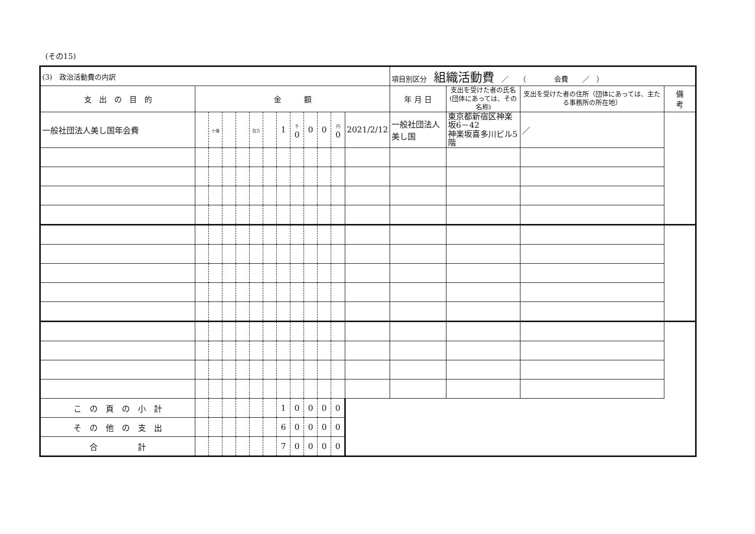(その15)
| (3) 政治活動費の内訳 | | | | | | | | | | | | | 項目別区分 組織活動費 ／ （ 会費 ／ ） | | | |
| 支 出 の 目 的 | 金 額 | | | | | | | | | | | | 年 月 日 | 支出を受けた者の氏名 (団体にあっては、その名称) | 支出を受けた者の住所（団体にあっては、主たる事務所の所在地） | 備 考 |
| 一般社団法人美し国年会費 | | 十億 | | | 百万 | | 1 | 千 0 | 0 | 0 | 円 0 | | 2021/2/12 | 一般社団法人美し国 | 東京都新宿区神楽坂6－42 神楽坂喜多川ビル5階 | ／ |
| こ の 頁 の 小 計 | | | | | | | 1 | 0 | 0 | 0 | 0 | | | | | |
| そ の 他 の 支 出 | | | | | | | 6 | 0 | 0 | 0 | 0 | | | | | |
| 合 計 | | | | | | | 7 | 0 | 0 | 0 | 0 | | | | | |